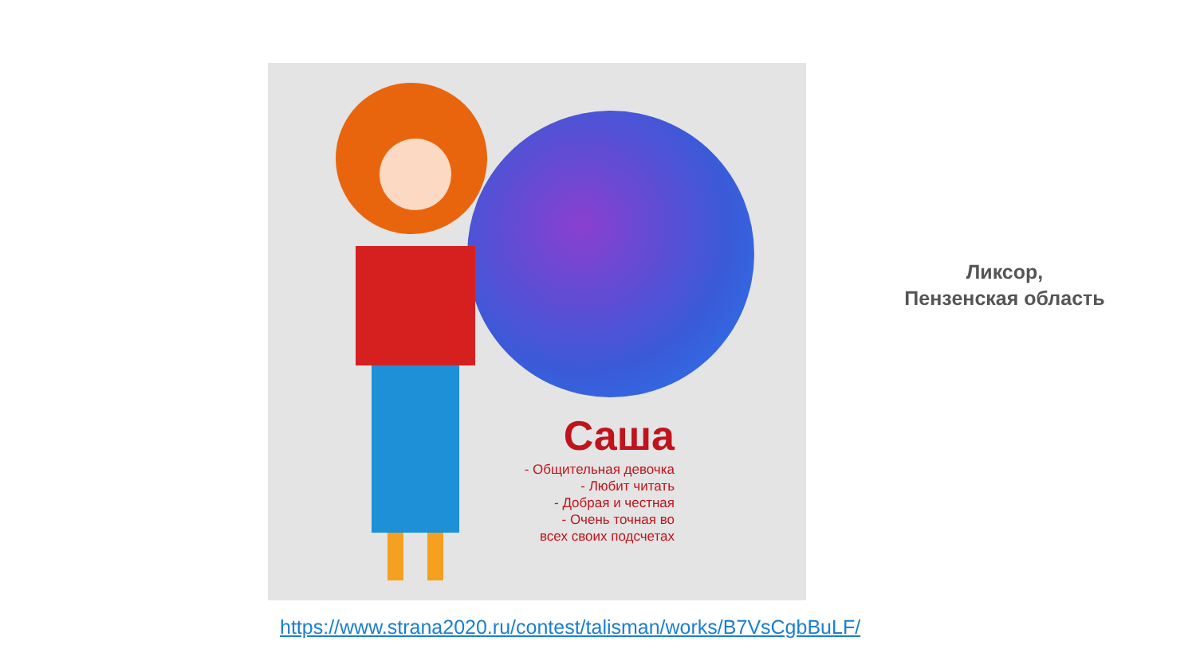Саша
- Общительная девочка
- Любит читать
- Добрая и честная
- Очень точная во
всех своих подсчетах
Ликсор,
Пензенская область
https://www.strana2020.ru/contest/talisman/works/B7VsCgbBuLF/